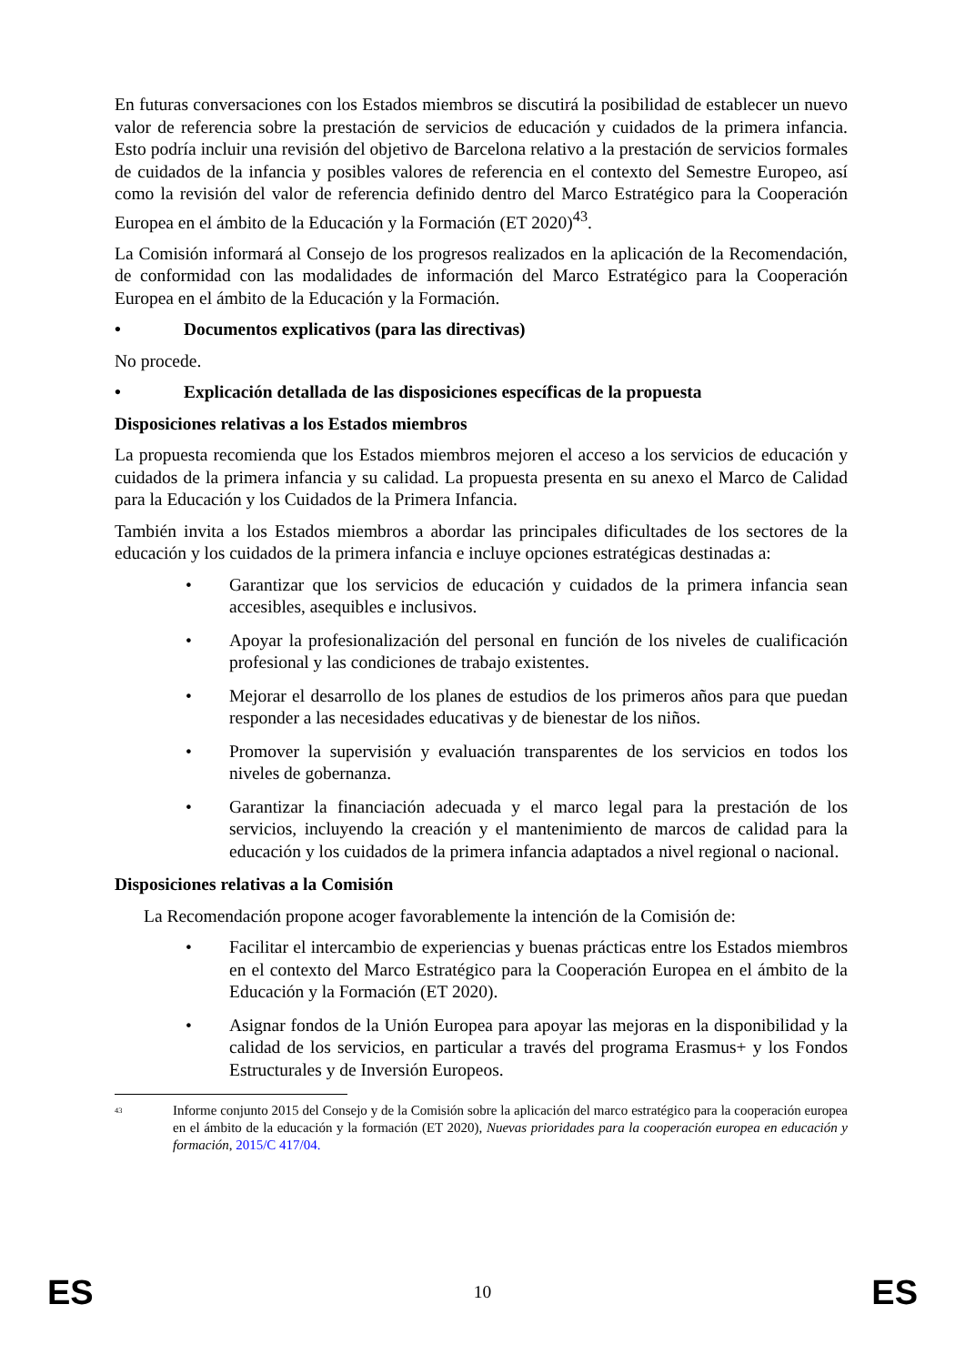En futuras conversaciones con los Estados miembros se discutirá la posibilidad de establecer un nuevo valor de referencia sobre la prestación de servicios de educación y cuidados de la primera infancia. Esto podría incluir una revisión del objetivo de Barcelona relativo a la prestación de servicios formales de cuidados de la infancia y posibles valores de referencia en el contexto del Semestre Europeo, así como la revisión del valor de referencia definido dentro del Marco Estratégico para la Cooperación Europea en el ámbito de la Educación y la Formación (ET 2020)<sup>43</sup>.
La Comisión informará al Consejo de los progresos realizados en la aplicación de la Recomendación, de conformidad con las modalidades de información del Marco Estratégico para la Cooperación Europea en el ámbito de la Educación y la Formación.
• Documentos explicativos (para las directivas)
No procede.
• Explicación detallada de las disposiciones específicas de la propuesta
Disposiciones relativas a los Estados miembros
La propuesta recomienda que los Estados miembros mejoren el acceso a los servicios de educación y cuidados de la primera infancia y su calidad. La propuesta presenta en su anexo el Marco de Calidad para la Educación y los Cuidados de la Primera Infancia.
También invita a los Estados miembros a abordar las principales dificultades de los sectores de la educación y los cuidados de la primera infancia e incluye opciones estratégicas destinadas a:
• Garantizar que los servicios de educación y cuidados de la primera infancia sean accesibles, asequibles e inclusivos.
• Apoyar la profesionalización del personal en función de los niveles de cualificación profesional y las condiciones de trabajo existentes.
• Mejorar el desarrollo de los planes de estudios de los primeros años para que puedan responder a las necesidades educativas y de bienestar de los niños.
• Promover la supervisión y evaluación transparentes de los servicios en todos los niveles de gobernanza.
• Garantizar la financiación adecuada y el marco legal para la prestación de los servicios, incluyendo la creación y el mantenimiento de marcos de calidad para la educación y los cuidados de la primera infancia adaptados a nivel regional o nacional.
Disposiciones relativas a la Comisión
La Recomendación propone acoger favorablemente la intención de la Comisión de:
• Facilitar el intercambio de experiencias y buenas prácticas entre los Estados miembros en el contexto del Marco Estratégico para la Cooperación Europea en el ámbito de la Educación y la Formación (ET 2020).
• Asignar fondos de la Unión Europea para apoyar las mejoras en la disponibilidad y la calidad de los servicios, en particular a través del programa Erasmus+ y los Fondos Estructurales y de Inversión Europeos.
<sup>43</sup> Informe conjunto 2015 del Consejo y de la Comisión sobre la aplicación del marco estratégico para la cooperación europea en el ámbito de la educación y la formación (ET 2020), Nuevas prioridades para la cooperación europea en educación y formación, 2015/C 417/04.
ES 10 ES